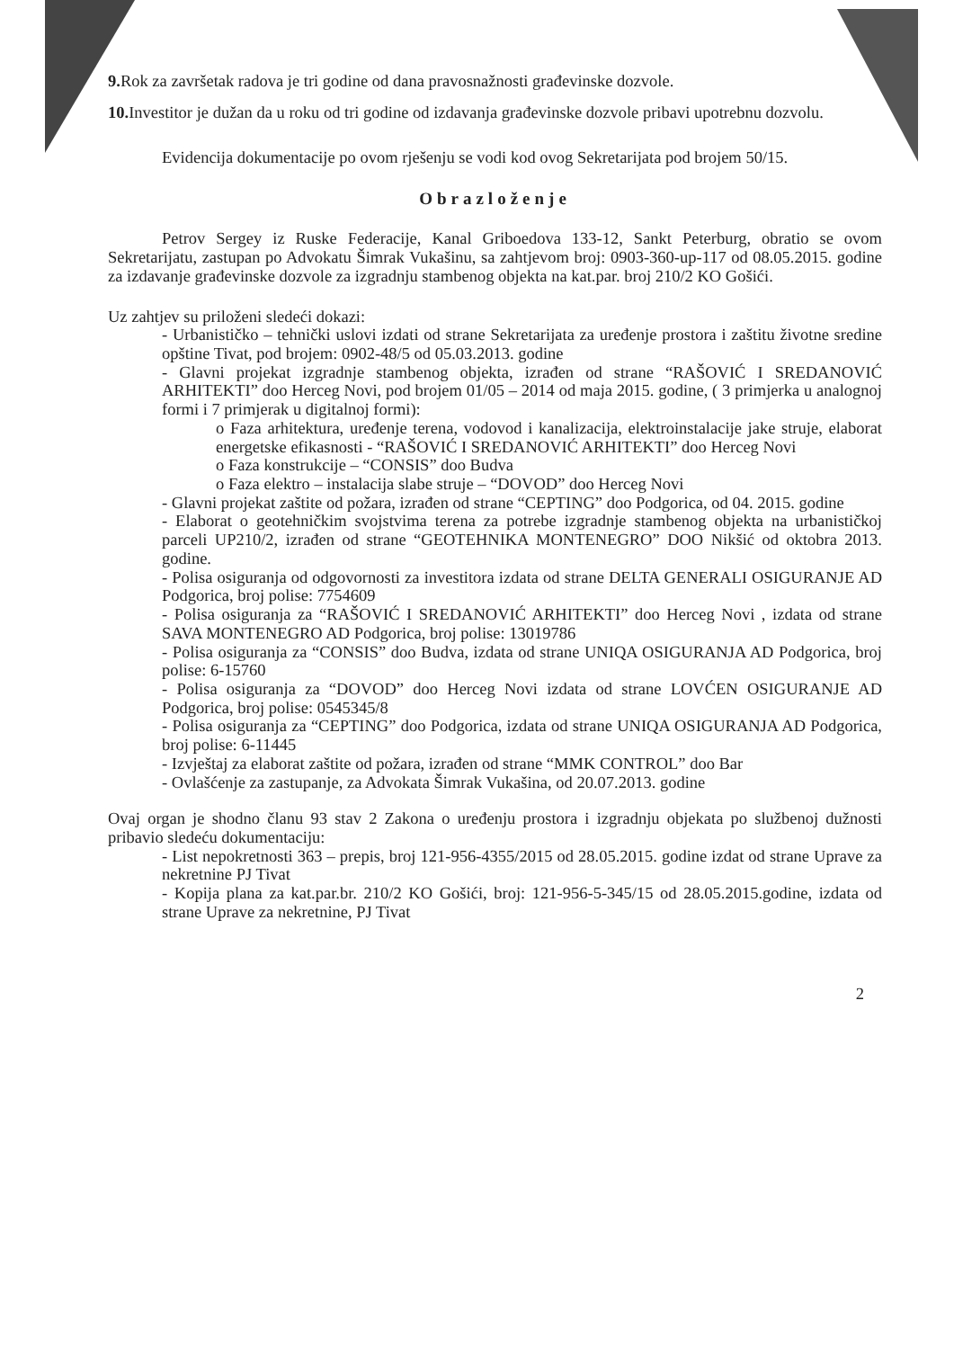9. Rok za završetak radova je tri godine od dana pravosnažnosti građevinske dozvole.
10. Investitor je dužan da u roku od tri godine od izdavanja građevinske dozvole pribavi upotrebnu dozvolu.
Evidencija dokumentacije po ovom rješenju se vodi kod ovog Sekretarijata pod brojem 50/15.
Obrazloženje
Petrov Sergey iz Ruske Federacije, Kanal Griboedova 133-12, Sankt Peterburg, obratio se ovom Sekretarijatu, zastupan po Advokatu Šimrak Vukašinu, sa zahtjevom broj: 0903-360-up-117 od 08.05.2015. godine za izdavanje građevinske dozvole za izgradnju stambenog objekta na kat.par. broj 210/2 KO Gošići.
Uz zahtjev su priloženi sledeći dokazi:
- Urbanističko – tehnički uslovi izdati od strane Sekretarijata za uređenje prostora i zaštitu životne sredine opštine Tivat, pod brojem: 0902-48/5 od 05.03.2013. godine
- Glavni projekat izgradnje stambenog objekta, izrađen od strane “RAŠOVIĆ I SREDANOVIĆ ARHITEKTI” doo Herceg Novi, pod brojem 01/05 – 2014 od maja 2015. godine, ( 3 primjerka u analognoj formi i 7 primjerak u digitalnoj formi):
o Faza arhitektura, uređenje terena, vodovod i kanalizacija, elektroinstalacije jake struje, elaborat energetske efikasnosti - “RAŠOVIĆ I SREDANOVIĆ ARHITEKTI” doo Herceg Novi
o Faza konstrukcije – “CONSIS” doo Budva
o Faza elektro – instalacija slabe struje – “DOVOD” doo Herceg Novi
- Glavni projekat zaštite od požara, izrađen od strane “CEPTING” doo Podgorica, od 04. 2015. godine
- Elaborat o geotehničkim svojstvima terena za potrebe izgradnje stambenog objekta na urbanističkoj parceli UP210/2, izrađen od strane “GEOTEHNIKA MONTENEGRO” DOO Nikšić od oktobra 2013. godine.
- Polisa osiguranja od odgovornosti za investitora izdata od strane DELTA GENERALI OSIGURANJE AD Podgorica, broj polise: 7754609
- Polisa osiguranja za “RAŠOVIĆ I SREDANOVIĆ ARHITEKTI” doo Herceg Novi , izdata od strane SAVA MONTENEGRO AD Podgorica, broj polise: 13019786
- Polisa osiguranja za “CONSIS” doo Budva, izdata od strane UNIQA OSIGURANJA AD Podgorica, broj polise: 6-15760
- Polisa osiguranja za “DOVOD” doo Herceg Novi izdata od strane LOVĆEN OSIGURANJE AD Podgorica, broj polise: 0545345/8
- Polisa osiguranja za “CEPTING” doo Podgorica, izdata od strane UNIQA OSIGURANJA AD Podgorica, broj polise: 6-11445
- Izvještaj za elaborat zaštite od požara, izrađen od strane “MMK CONTROL” doo Bar
- Ovlašćenje za zastupanje, za Advokata Šimrak Vukašina, od 20.07.2013. godine
Ovaj organ je shodno članu 93 stav 2 Zakona o uređenju prostora i izgradnju objekata po službenoj dužnosti pribavio sledeću dokumentaciju:
- List nepokretnosti 363 – prepis, broj 121-956-4355/2015 od 28.05.2015. godine izdat od strane Uprave za nekretnine PJ Tivat
- Kopija plana za kat.par.br. 210/2 KO Gošići, broj: 121-956-5-345/15 od 28.05.2015.godine, izdata od strane Uprave za nekretnine, PJ Tivat
2